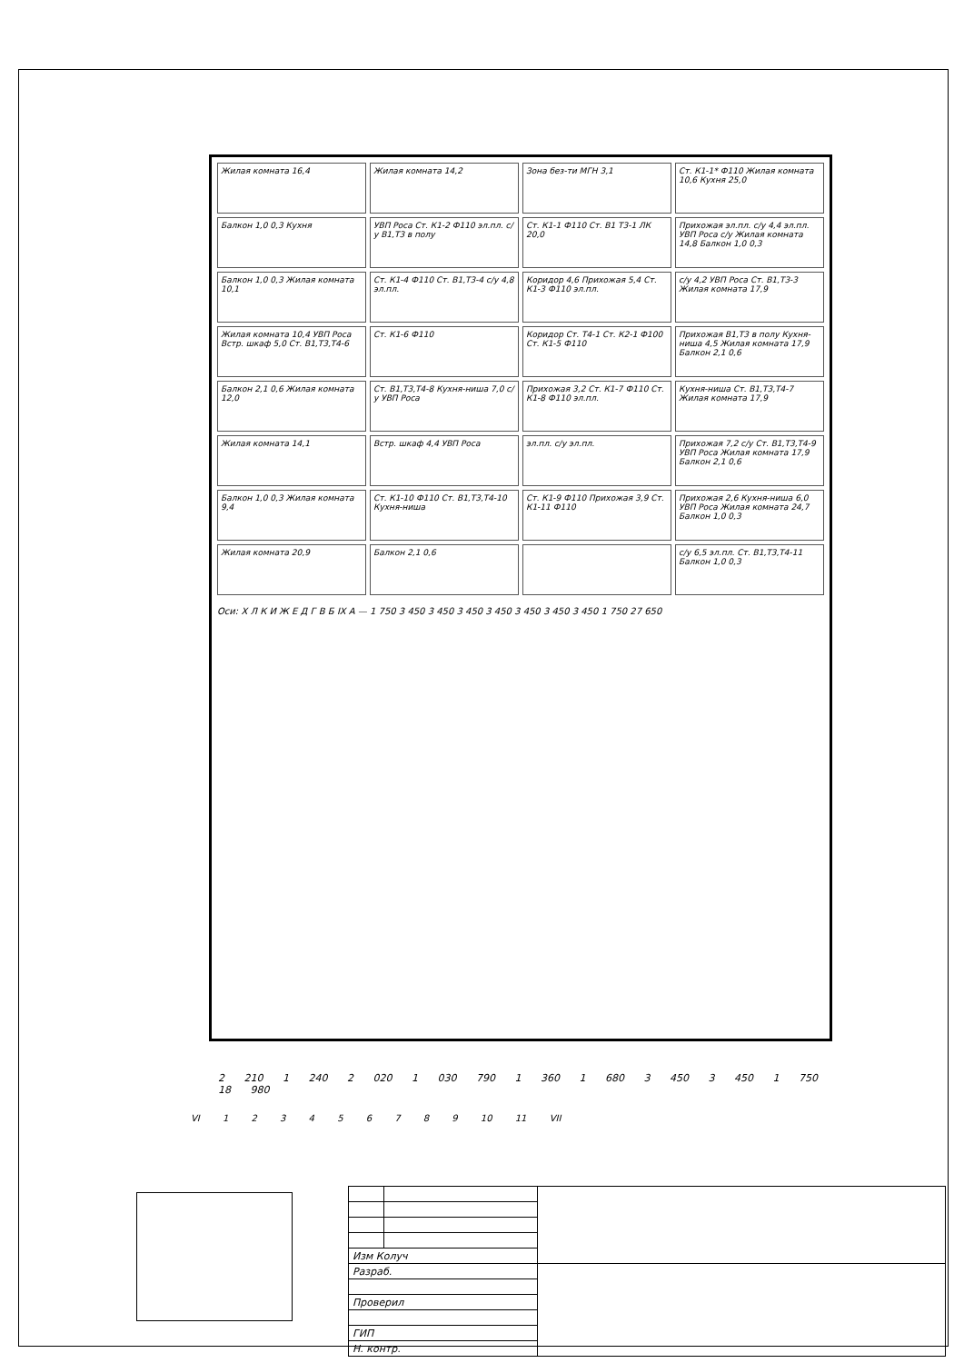Жилая комната 16,4
Жилая комната 14,2
Зона без-ти МГН 3,1
Ст. К1-1* Ф110 Жилая комната 10,6 Кухня 25,0
Балкон 1,0 0,3 Кухня
УВП Роса Ст. К1-2 Ф110 эл.пл. с/у В1,Т3 в полу
Ст. К1-1 Ф110 Ст. В1 Т3-1 ЛК 20,0
Прихожая эл.пл. с/у 4,4 эл.пл. УВП Роса с/у Жилая комната 14,8 Балкон 1,0 0,3
Балкон 1,0 0,3 Жилая комната 10,1
Ст. К1-4 Ф110 Ст. В1,Т3-4 с/у 4,8 эл.пл.
Коридор 4,6 Прихожая 5,4 Ст. К1-3 Ф110 эл.пл.
с/у 4,2 УВП Роса Ст. В1,Т3-3 Жилая комната 17,9
Жилая комната 10,4 УВП Роса Встр. шкаф 5,0 Ст. В1,Т3,Т4-6
Ст. К1-6 Ф110
Коридор Ст. Т4-1 Ст. К2-1 Ф100 Ст. К1-5 Ф110
Прихожая В1,Т3 в полу Кухня-ниша 4,5 Жилая комната 17,9 Балкон 2,1 0,6
Балкон 2,1 0,6 Жилая комната 12,0
Ст. В1,Т3,Т4-8 Кухня-ниша 7,0 с/у УВП Роса
Прихожая 3,2 Ст. К1-7 Ф110 Ст. К1-8 Ф110 эл.пл.
Кухня-ниша Ст. В1,Т3,Т4-7 Жилая комната 17,9
Жилая комната 14,1
Встр. шкаф 4,4 УВП Роса
эл.пл. с/у эл.пл.
Прихожая 7,2 с/у Ст. В1,Т3,Т4-9 УВП Роса Жилая комната 17,9 Балкон 2,1 0,6
Балкон 1,0 0,3 Жилая комната 9,4
Ст. К1-10 Ф110 Ст. В1,Т3,Т4-10 Кухня-ниша
Ст. К1-9 Ф110 Прихожая 3,9 Ст. К1-11 Ф110
Прихожая 2,6 Кухня-ниша 6,0 УВП Роса Жилая комната 24,7 Балкон 1,0 0,3
Жилая комната 20,9
Балкон 2,1 0,6
с/у 6,5 эл.пл. Ст. В1,Т3,Т4-11 Балкон 1,0 0,3
Оси: Х Л К И Ж Е Д Г В Б IX А — 1 750 3 450 3 450 3 450 3 450 3 450 3 450 3 450 1 750 27 650
2 210 1 240 2 020 1 030 790 1 360 1 680 3 450 3 450 1 750
18 980
VI 1 2 3 4 5 6 7 8 9 10 11 VII
| Изм Колуч | | |
| Разраб. | | |
| Проверил | | |
| ГИП | | |
| Н. контр. | | |